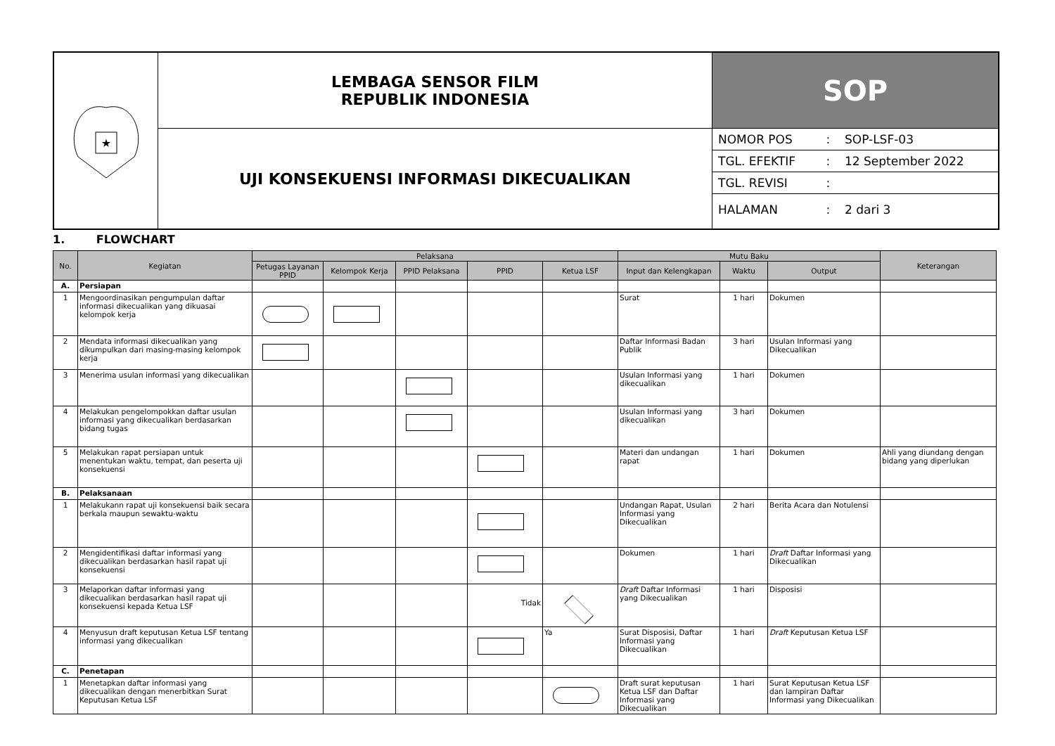| ★ | LEMBAGA SENSOR FILM REPUBLIK INDONESIA | SOP |
| | UJI KONSEKUENSI INFORMASI DIKECUALIKAN | / NOMOR POS / : / SOP-LSF-03 / / TGL. EFEKTIF / : / 12 September 2022 / / TGL. REVISI / : / / / HALAMAN / : / 2 dari 3 / |
1. FLOWCHART
| No. | Kegiatan | Pelaksana | | | | | Mutu Baku | | | Keterangan |
| --- | --- | --- | --- | --- | --- | --- | --- | --- | --- | --- |
| | | Petugas Layanan PPID | Kelompok Kerja | PPID Pelaksana | PPID | Ketua LSF | Input dan Kelengkapan | Waktu | Output | |
| A. | Persiapan | | | | | | | | | |
| 1 | Mengoordinasikan pengumpulan daftar informasi dikecualikan yang dikuasai kelompok kerja | | | | | | Surat | 1 hari | Dokumen | |
| 2 | Mendata informasi dikecualikan yang dikumpulkan dari masing-masing kelompok kerja | | | | | | Daftar Informasi Badan Publik | 3 hari | Usulan Informasi yang Dikecualikan | |
| 3 | Menerima usulan informasi yang dikecualikan | | | | | | Usulan Informasi yang dikecualikan | 1 hari | Dokumen | |
| 4 | Melakukan pengelompokkan daftar usulan informasi yang dikecualikan berdasarkan bidang tugas | | | | | | Usulan Informasi yang dikecualikan | 3 hari | Dokumen | |
| 5 | Melakukan rapat persiapan untuk menentukan waktu, tempat, dan peserta uji konsekuensi | | | | | | Materi dan undangan rapat | 1 hari | Dokumen | Ahli yang diundang dengan bidang yang diperlukan |
| B. | Pelaksanaan | | | | | | | | | |
| 1 | Melakukann rapat uji konsekuensi baik secara berkala maupun sewaktu-waktu | | | | | | Undangan Rapat, Usulan Informasi yang Dikecualikan | 2 hari | Berita Acara dan Notulensi | |
| 2 | Mengidentifikasi daftar informasi yang dikecualikan berdasarkan hasil rapat uji konsekuensi | | | | | | Dokumen | 1 hari | Draft Daftar Informasi yang Dikecualikan | |
| 3 | Melaporkan daftar informasi yang dikecualikan berdasarkan hasil rapat uji konsekuensi kepada Ketua LSF | | | | Tidak | | Draft Daftar Informasi yang Dikecualikan | 1 hari | Disposisi | |
| 4 | Menyusun draft keputusan Ketua LSF tentang informasi yang dikecualikan | | | | | Ya | Surat Disposisi, Daftar Informasi yang Dikecualikan | 1 hari | Draft Keputusan Ketua LSF | |
| C. | Penetapan | | | | | | | | | |
| 1 | Menetapkan daftar informasi yang dikecualikan dengan menerbitkan Surat Keputusan Ketua LSF | | | | | | Draft surat keputusan Ketua LSF dan Daftar Informasi yang Dikecualikan | 1 hari | Surat Keputusan Ketua LSF dan lampiran Daftar Informasi yang Dikecualikan | |